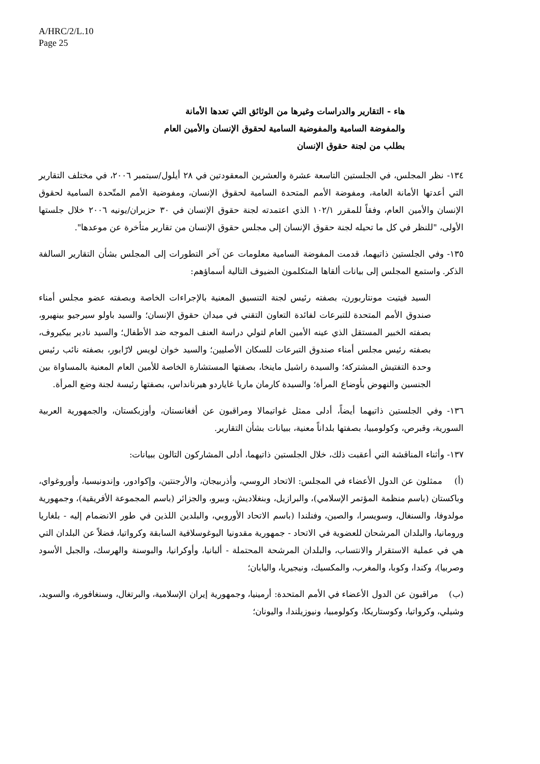A/HRC/2/L.10
Page 25
هاء - التقارير والدراسات وغيرها من الوثائق التي تعدها الأمانة والمفوضة السامية والمفوضية السامية لحقوق الإنسان والأمين العام بطلب من لجنة حقوق الإنسان
١٣٤- نظر المجلس، في الجلستين التاسعة عشرة والعشرين المعقودتين في ٢٨ أيلول/سبتمبر ٢٠٠٦، في مختلف التقارير التي أعدتها الأمانة العامة، ومفوضة الأمم المتحدة السامية لحقوق الإنسان، ومفوضية الأمم المتّحدة السامية لحقوق الإنسان والأمين العام، وفقاً للمقرر ١٠٢/١ الذي اعتمدته لجنة حقوق الإنسان في ٣٠ حزيران/يونيه ٢٠٠٦ خلال جلستها الأولى، "للنظر في كل ما تحيله لجنة حقوق الإنسان إلى مجلس حقوق الإنسان من تقارير متأخرة عن موعدها".
١٣٥- وفي الجلستين ذاتيهما، قدمت المفوضة السامية معلومات عن آخر التطورات إلى المجلس بشأن التقارير السالفة الذكر. واستمع المجلس إلى بيانات ألقاها المتكلمون الضيوف التالية أسماؤهم:
السيد فيتيت مونتاربورن، بصفته رئيس لجنة التنسيق المعنية بالإجراءات الخاصة وبصفته عضو مجلس أمناء صندوق الأمم المتحدة للتبرعات لفائدة التعاون التقني في ميدان حقوق الإنسان؛ والسيد باولو سيرجيو بينهيرو، بصفته الخبير المستقل الذي عينه الأمين العام لتولي دراسة العنف الموجه ضد الأطفال؛ والسيد نادير بيكيروف، بصفته رئيس مجلس أمناء صندوق التبرعات للسكان الأصليين؛ والسيد خوان لويس لارّابور، بصفته نائب رئيس وحدة التفتيش المشتركة؛ والسيدة راشيل ماينخا، بصفتها المستشارة الخاصة للأمين العام المعنية بالمساواة بين الجنسين والنهوض بأوضاع المرأة؛ والسيدة كارمان ماريا غاياردو هيرنانداس، بصفتها رئيسة لجنة وضع المرأة.
١٣٦- وفي الجلستين ذاتيهما أيضاً، أدلى ممثل غواتيمالا ومراقبون عن أفغانستان، وأوزبكستان، والجمهورية العربية السورية، وقبرص، وكولومبيا، بصفتها بلداناً معنية، ببيانات بشأن التقارير.
١٣٧- وأثناء المناقشة التي أعقبت ذلك، خلال الجلستين ذاتيهما، أدلى المشاركون التالون ببيانات:
(أ) ممثلون عن الدول الأعضاء في المجلس: الاتحاد الروسي، وأذربيجان، والأرجنتين، وإكوادور، وإندونيسيا، وأوروغواي، وباكستان (باسم منظمة المؤتمر الإسلامي)، والبرازيل، وبنغلاديش، وبيرو، والجزائر (باسم المجموعة الأفريقية)، وجمهورية مولدوفا، والسنغال، وسويسرا، والصين، وفنلندا (باسم الاتحاد الأوروبي، والبلدين اللذين في طور الانضمام إليه - بلغاريا ورومانيا، والبلدان المرشحان للعضوية في الاتحاد - جمهورية مقدونيا اليوغوسلافية السابقة وكرواتيا، فضلاً عن البلدان التي هي في عملية الاستقرار والانتساب، والبلدان المرشحة المحتملة - ألبانيا، وأوكرانيا، والبوسنة والهرسك، والجبل الأسود وصربيا)، وكندا، وكوبا، والمغرب، والمكسيك، ونيجيريا، واليابان؛
(ب) مراقبون عن الدول الأعضاء في الأمم المتحدة: أرمينيا، وجمهورية إيران الإسلامية، والبرتغال، وسنغافورة، والسويد، وشيلي، وكرواتيا، وكوستاريكا، وكولومبيا، ونيوزيلندا، واليونان؛